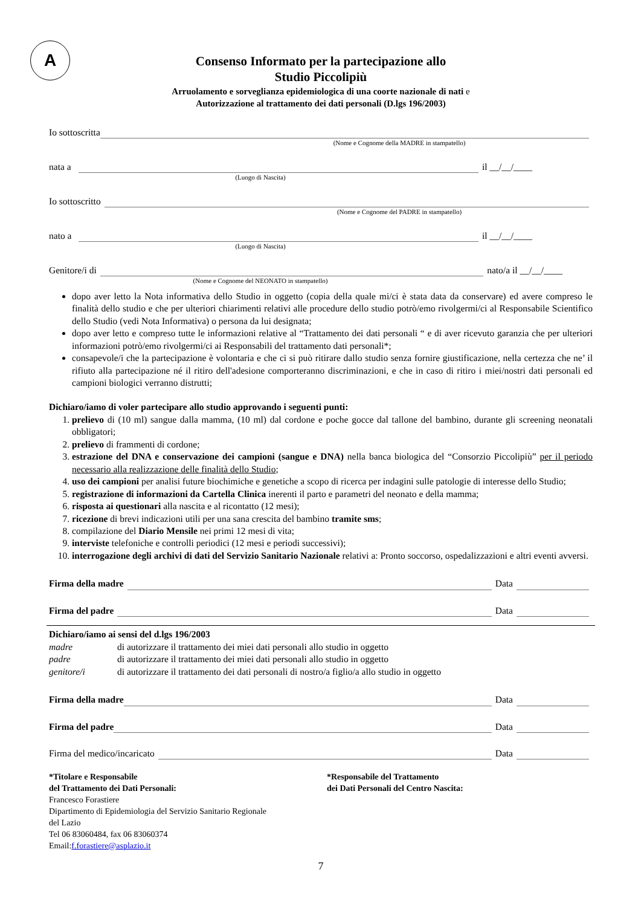A
Consenso Informato per la partecipazione allo
Studio Piccolipiù
Arruolamento e sorveglianza epidemiologica di una coorte nazionale di nati e
Autorizzazione al trattamento dei dati personali (D.lgs 196/2003)
Io sottoscritta
(Nome e Cognome della MADRE in stampatello)
nata a il __/__/____
(Luogo di Nascita)
Io sottoscritto
(Nome e Cognome del PADRE in stampatello)
nato a il __/__/____
(Luogo di Nascita)
Genitore/i di nato/a il __/__/____
(Nome e Cognome del NEONATO in stampatello)
dopo aver letto la Nota informativa dello Studio in oggetto (copia della quale mi/ci è stata data da conservare) ed avere compreso le finalità dello studio e che per ulteriori chiarimenti relativi alle procedure dello studio potrò/emo rivolgermi/ci al Responsabile Scientifico dello Studio (vedi Nota Informativa) o persona da lui designata;
dopo aver letto e compreso tutte le informazioni relative al “Trattamento dei dati personali “ e di aver ricevuto garanzia che per ulteriori informazioni potrò/emo rivolgermi/ci ai Responsabili del trattamento dati personali*;
consapevole/i che la partecipazione è volontaria e che ci si può ritirare dallo studio senza fornire giustificazione, nella certezza che ne’ il rifiuto alla partecipazione né il ritiro dell'adesione comporteranno discriminazioni, e che in caso di ritiro i miei/nostri dati personali ed campioni biologici verranno distrutti;
Dichiaro/iamo di voler partecipare allo studio approvando i seguenti punti:
1. prelievo di (10 ml) sangue dalla mamma, (10 ml) dal cordone e poche gocce dal tallone del bambino, durante gli screening neonatali obbligatori;
2. prelievo di frammenti di cordone;
3. estrazione del DNA e conservazione dei campioni (sangue e DNA) nella banca biologica del “Consorzio Piccolipiù” per il periodo necessario alla realizzazione delle finalità dello Studio;
4. uso dei campioni per analisi future biochimiche e genetiche a scopo di ricerca per indagini sulle patologie di interesse dello Studio;
5. registrazione di informazioni da Cartella Clinica inerenti il parto e parametri del neonato e della mamma;
6. risposta ai questionari alla nascita e al ricontatto (12 mesi);
7. ricezione di brevi indicazioni utili per una sana crescita del bambino tramite sms;
8. compilazione del Diario Mensile nei primi 12 mesi di vita;
9. interviste telefoniche e controlli periodici (12 mesi e periodi successivi);
10. interrogazione degli archivi di dati del Servizio Sanitario Nazionale relativi a: Pronto soccorso, ospedalizzazioni e altri eventi avversi.
Firma della madre Data
Firma del padre Data
Dichiaro/iamo ai sensi del d.lgs 196/2003
madre di autorizzare il trattamento dei miei dati personali allo studio in oggetto padre di autorizzare il trattamento dei miei dati personali allo studio in oggetto genitore/i di autorizzare il trattamento dei dati personali di nostro/a figlio/a allo studio in oggetto
Firma della madre Data
Firma del padre Data
Firma del medico/incaricato Data
*Titolare e Responsabile
del Trattamento dei Dati Personali:
Francesco Forastiere
Dipartimento di Epidemiologia del Servizio Sanitario Regionale
del Lazio
Tel 06 83060484, fax 06 83060374
Email:f.forastiere@asplazio.it
*Responsabile del Trattamento
dei Dati Personali del Centro Nascita:
7